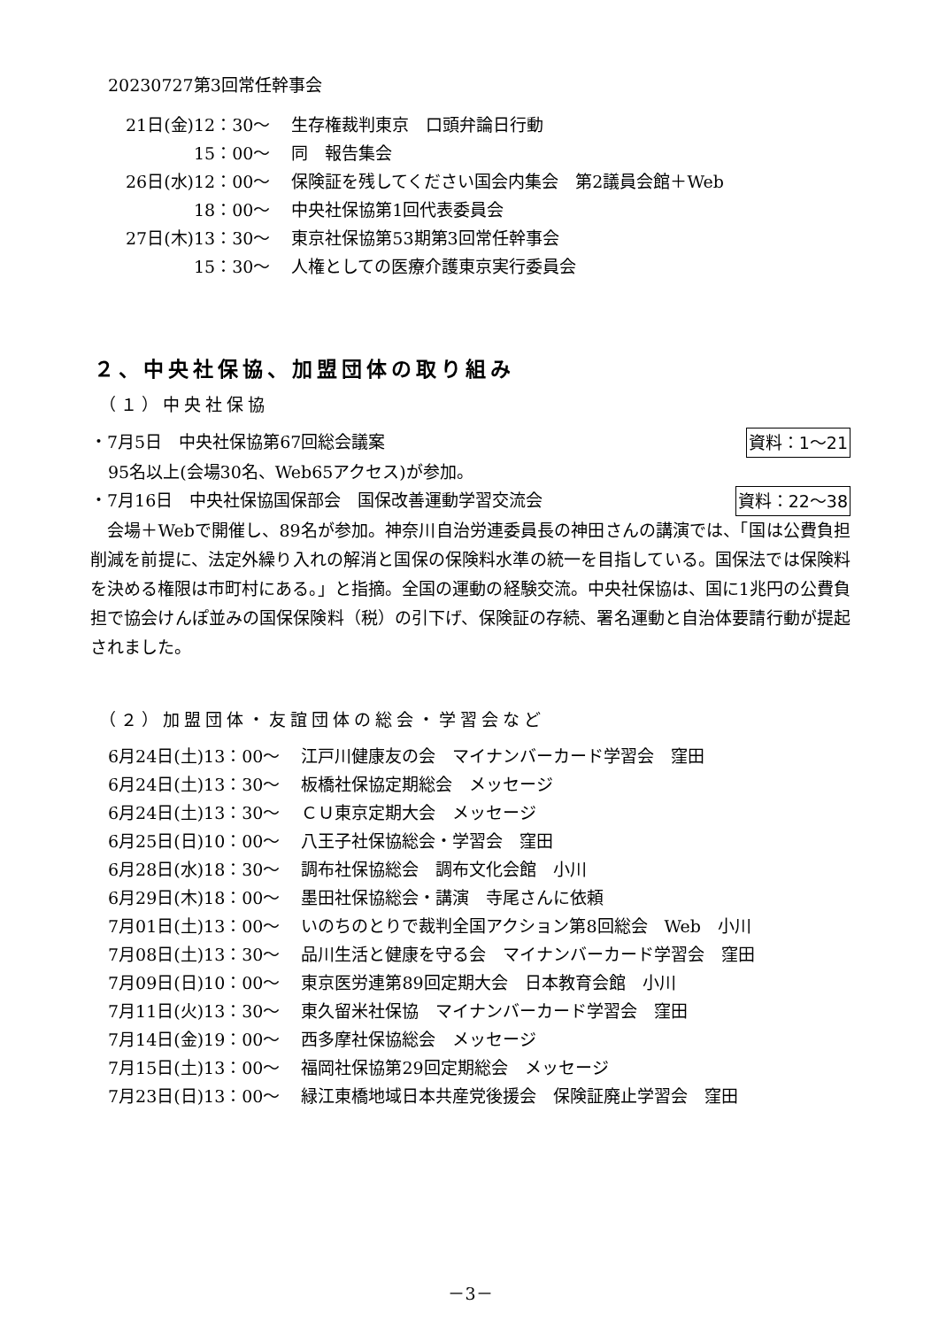20230727第3回常任幹事会
| 21日(金)12：30～ | 生存権裁判東京 口頭弁論日行動 |
| 15：00～ | 同 報告集会 |
| 26日(水)12：00～ | 保険証を残してください国会内集会 第2議員会館＋Web |
| 18：00～ | 中央社保協第1回代表委員会 |
| 27日(木)13：30～ | 東京社保協第53期第3回常任幹事会 |
| 15：30～ | 人権としての医療介護東京実行委員会 |
２、中央社保協、加盟団体の取り組み
（１）中央社保協
・7月5日　中央社保協第67回総会議案 資料：1～21
95名以上(会場30名、Web65アクセス)が参加。
・7月16日　中央社保協国保部会　国保改善運動学習交流会 資料：22～38
　会場＋Webで開催し、89名が参加。神奈川自治労連委員長の神田さんの講演では、「国は公費負担削減を前提に、法定外繰り入れの解消と国保の保険料水準の統一を目指している。国保法では保険料を決める権限は市町村にある。」と指摘。全国の運動の経験交流。中央社保協は、国に1兆円の公費負担で協会けんぽ並みの国保保険料（税）の引下げ、保険証の存続、署名運動と自治体要請行動が提起されました。
（２）加盟団体・友誼団体の総会・学習会など
| 6月24日(土)13：00～ | 江戸川健康友の会 マイナンバーカード学習会 窪田 |
| 6月24日(土)13：30～ | 板橋社保協定期総会 メッセージ |
| 6月24日(土)13：30～ | ＣＵ東京定期大会 メッセージ |
| 6月25日(日)10：00～ | 八王子社保協総会・学習会 窪田 |
| 6月28日(水)18：30～ | 調布社保協総会 調布文化会館 小川 |
| 6月29日(木)18：00～ | 墨田社保協総会・講演 寺尾さんに依頼 |
| 7月01日(土)13：00～ | いのちのとりで裁判全国アクション第8回総会 Web 小川 |
| 7月08日(土)13：30～ | 品川生活と健康を守る会 マイナンバーカード学習会 窪田 |
| 7月09日(日)10：00～ | 東京医労連第89回定期大会 日本教育会館 小川 |
| 7月11日(火)13：30～ | 東久留米社保協 マイナンバーカード学習会 窪田 |
| 7月14日(金)19：00～ | 西多摩社保協総会 メッセージ |
| 7月15日(土)13：00～ | 福岡社保協第29回定期総会 メッセージ |
| 7月23日(日)13：00～ | 緑江東橋地域日本共産党後援会 保険証廃止学習会 窪田 |
－3－